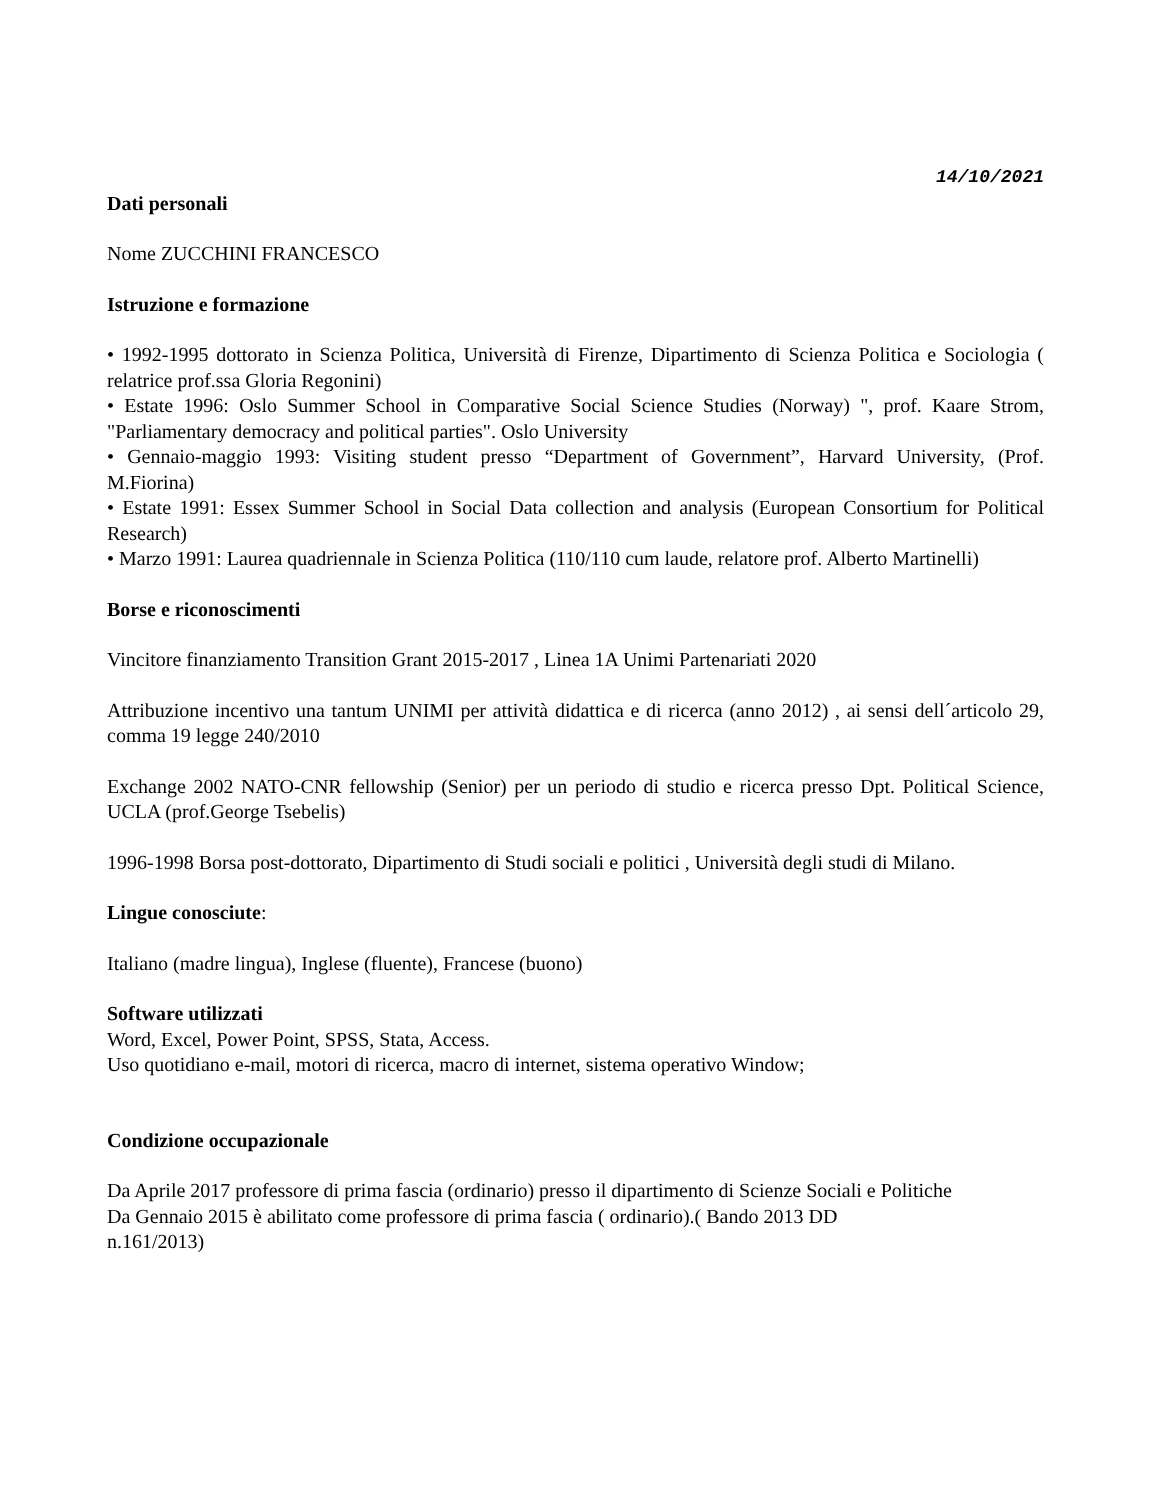14/10/2021
Dati personali
Nome ZUCCHINI FRANCESCO
Istruzione e formazione
• 1992-1995 dottorato in Scienza Politica, Università di Firenze, Dipartimento di Scienza Politica e Sociologia ( relatrice prof.ssa Gloria Regonini)
• Estate 1996: Oslo Summer School in Comparative Social Science Studies (Norway) ", prof. Kaare Strom, "Parliamentary democracy and political parties". Oslo University
• Gennaio-maggio 1993: Visiting student presso “Department of Government”, Harvard University, (Prof. M.Fiorina)
• Estate 1991: Essex Summer School in Social Data collection and analysis (European Consortium for Political Research)
• Marzo 1991: Laurea quadriennale in Scienza Politica (110/110 cum laude, relatore prof. Alberto Martinelli)
Borse e riconoscimenti
Vincitore finanziamento Transition Grant 2015-2017 , Linea 1A Unimi Partenariati 2020
Attribuzione incentivo una tantum UNIMI per attività didattica e di ricerca (anno 2012) , ai sensi dell´articolo 29, comma 19 legge 240/2010
Exchange 2002 NATO-CNR fellowship (Senior) per un periodo di studio e ricerca presso Dpt. Political Science, UCLA (prof.George Tsebelis)
1996-1998 Borsa post-dottorato, Dipartimento di Studi sociali e politici , Università degli studi di Milano.
Lingue conosciute:
Italiano (madre lingua), Inglese (fluente), Francese (buono)
Software utilizzati
Word, Excel, Power Point, SPSS, Stata, Access.
Uso quotidiano e-mail, motori di ricerca, macro di internet, sistema operativo Window;
Condizione occupazionale
Da Aprile 2017 professore di prima fascia (ordinario) presso il dipartimento di Scienze Sociali e Politiche
Da Gennaio 2015 è abilitato come professore di prima fascia ( ordinario).( Bando 2013 DD
n.161/2013)